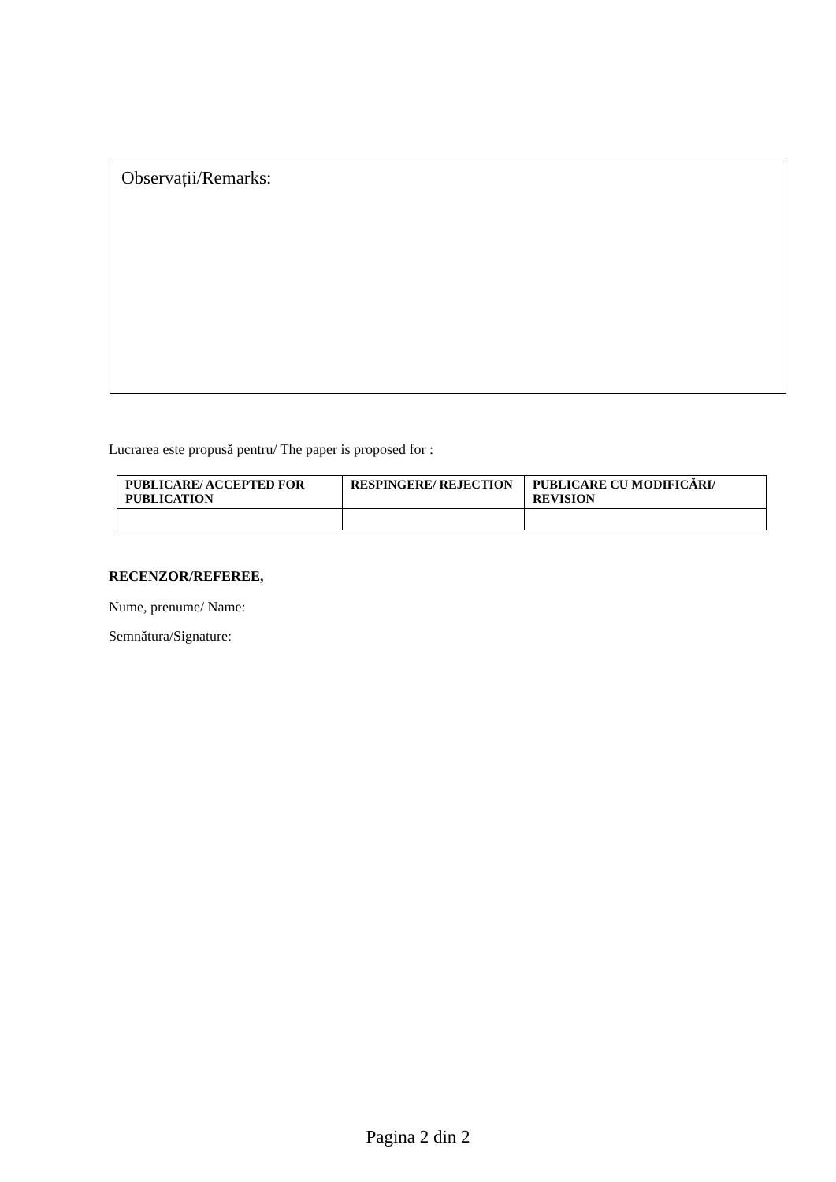Observații/Remarks:
Lucrarea este propusă pentru/ The paper is proposed for :
| PUBLICARE/ ACCEPTED FOR PUBLICATION | RESPINGERE/ REJECTION | PUBLICARE CU MODIFICĂRI/ REVISION |
| --- | --- | --- |
RECENZOR/REFEREE,
Nume, prenume/ Name:
Semnătura/Signature:
Pagina 2 din 2